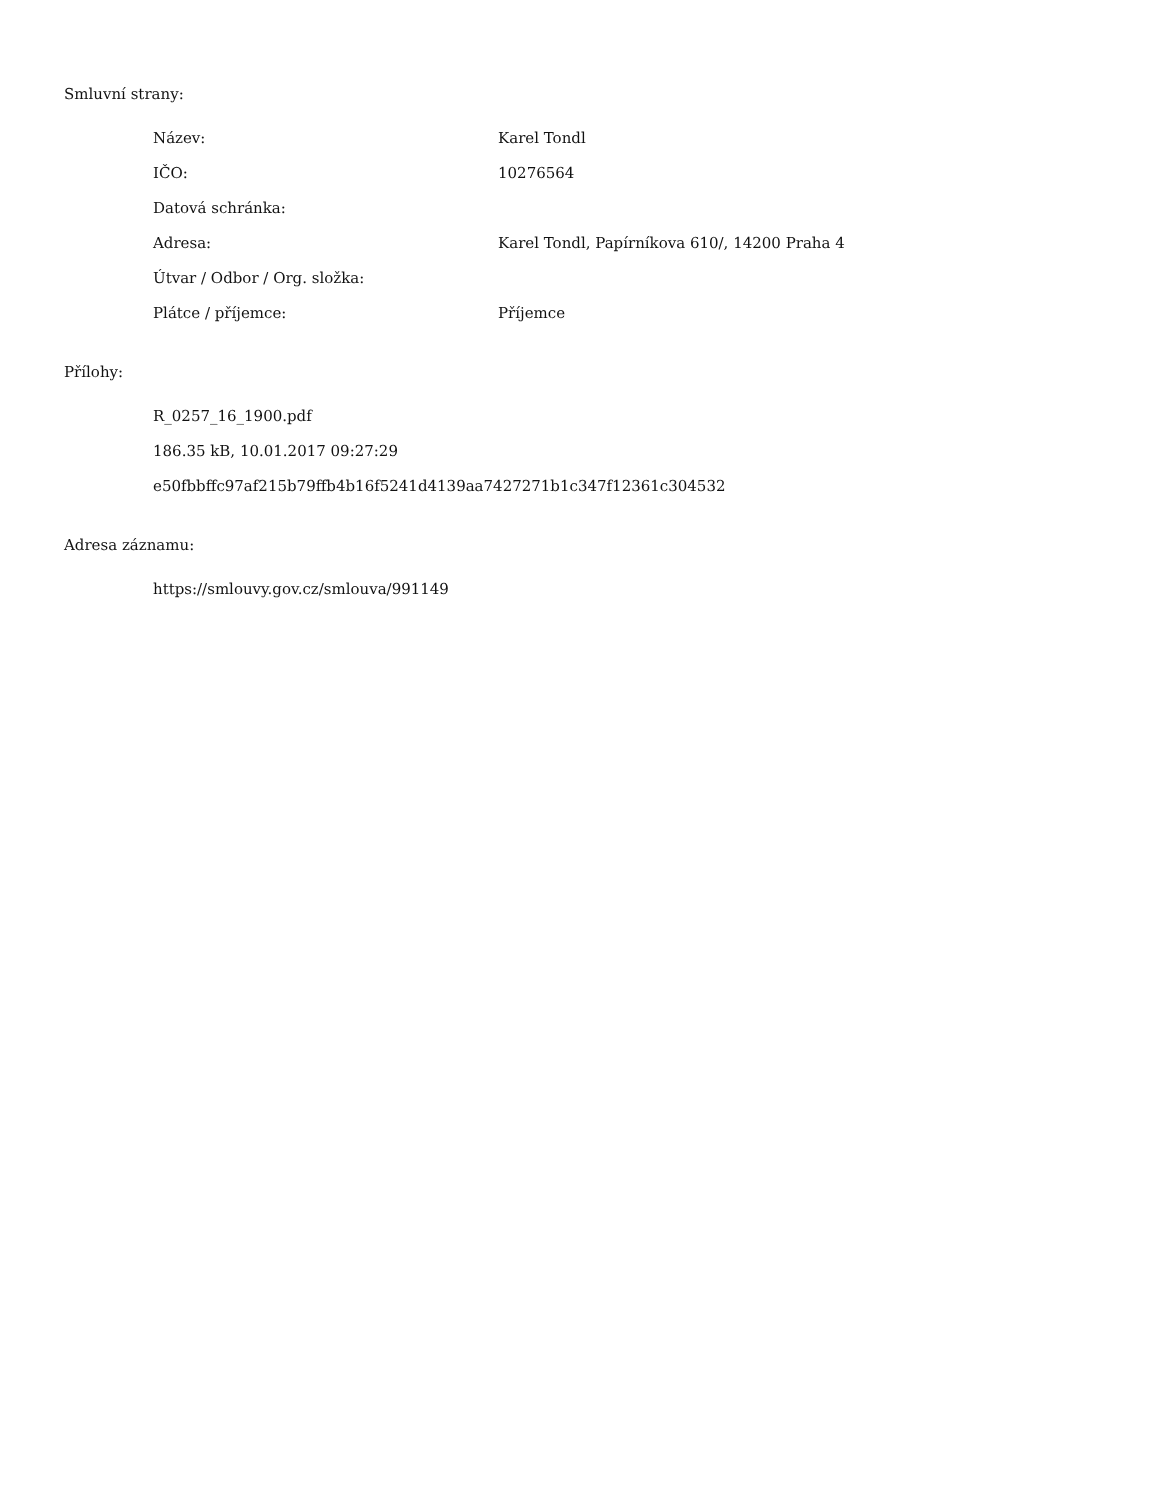Smluvní strany:
| Název: | Karel Tondl |
| IČO: | 10276564 |
| Datová schránka: | |
| Adresa: | Karel Tondl, Papírníkova 610/, 14200 Praha 4 |
| Útvar / Odbor / Org. složka: | |
| Plátce / příjemce: | Příjemce |
Přílohy:
R_0257_16_1900.pdf
186.35 kB, 10.01.2017 09:27:29
e50fbbffc97af215b79ffb4b16f5241d4139aa7427271b1c347f12361c304532
Adresa záznamu:
https://smlouvy.gov.cz/smlouva/991149